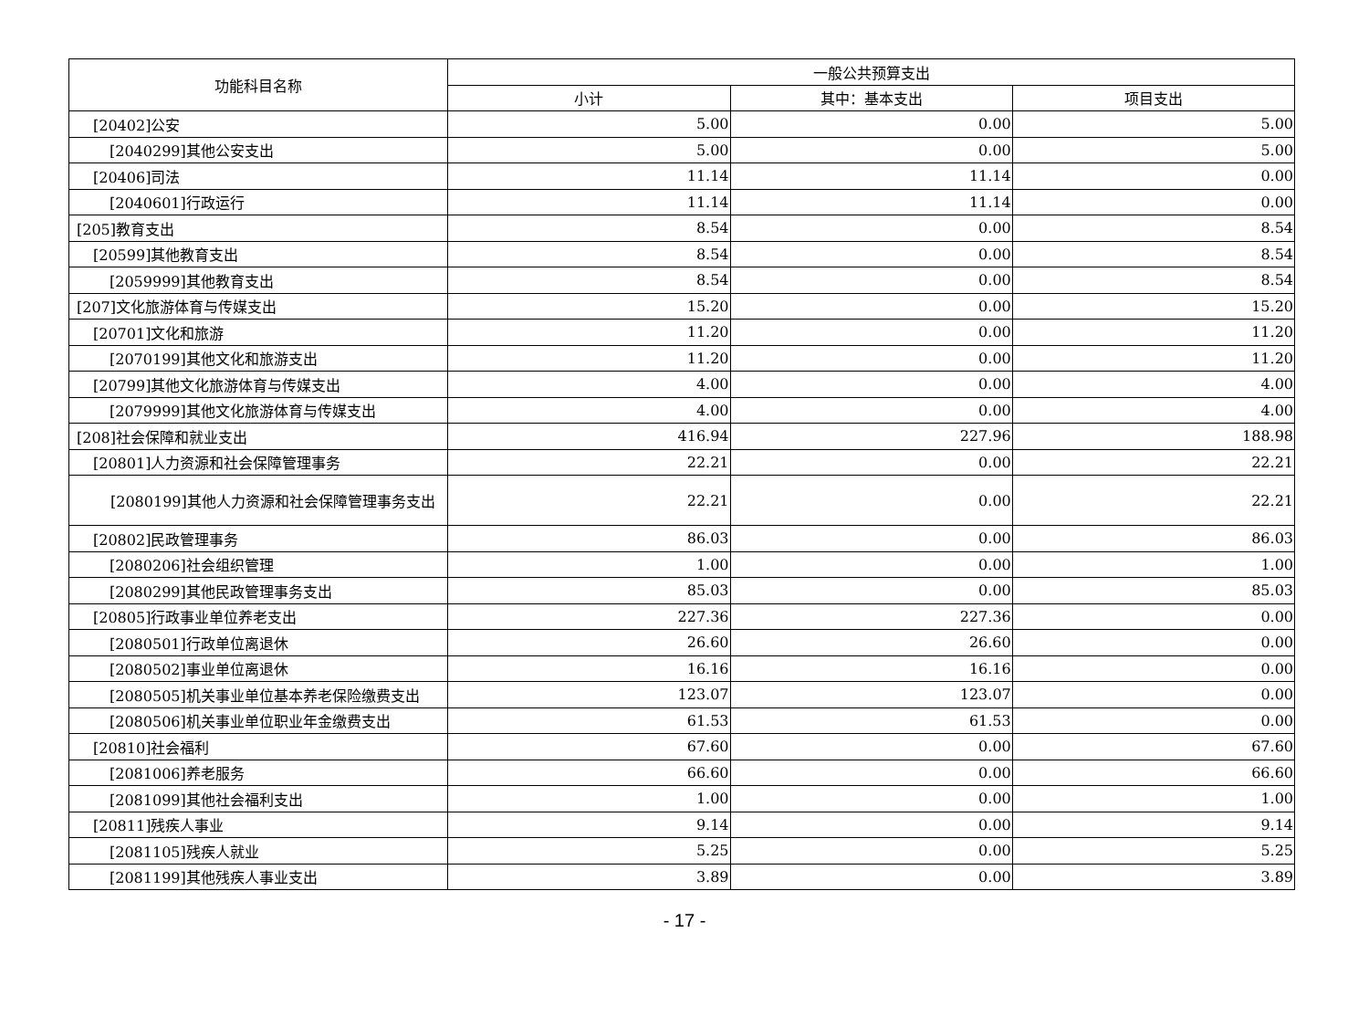| 功能科目名称 | 一般公共预算支出 | | |
| --- | --- | --- | --- |
| | 小计 | 其中：基本支出 | 项目支出 |
| [20402]公安 | 5.00 | 0.00 | 5.00 |
| [2040299]其他公安支出 | 5.00 | 0.00 | 5.00 |
| [20406]司法 | 11.14 | 11.14 | 0.00 |
| [2040601]行政运行 | 11.14 | 11.14 | 0.00 |
| [205]教育支出 | 8.54 | 0.00 | 8.54 |
| [20599]其他教育支出 | 8.54 | 0.00 | 8.54 |
| [2059999]其他教育支出 | 8.54 | 0.00 | 8.54 |
| [207]文化旅游体育与传媒支出 | 15.20 | 0.00 | 15.20 |
| [20701]文化和旅游 | 11.20 | 0.00 | 11.20 |
| [2070199]其他文化和旅游支出 | 11.20 | 0.00 | 11.20 |
| [20799]其他文化旅游体育与传媒支出 | 4.00 | 0.00 | 4.00 |
| [2079999]其他文化旅游体育与传媒支出 | 4.00 | 0.00 | 4.00 |
| [208]社会保障和就业支出 | 416.94 | 227.96 | 188.98 |
| [20801]人力资源和社会保障管理事务 | 22.21 | 0.00 | 22.21 |
| [2080199]其他人力资源和社会保障管理事务支 出 | 22.21 | 0.00 | 22.21 |
| [20802]民政管理事务 | 86.03 | 0.00 | 86.03 |
| [2080206]社会组织管理 | 1.00 | 0.00 | 1.00 |
| [2080299]其他民政管理事务支出 | 85.03 | 0.00 | 85.03 |
| [20805]行政事业单位养老支出 | 227.36 | 227.36 | 0.00 |
| [2080501]行政单位离退休 | 26.60 | 26.60 | 0.00 |
| [2080502]事业单位离退休 | 16.16 | 16.16 | 0.00 |
| [2080505]机关事业单位基本养老保险缴费支出 | 123.07 | 123.07 | 0.00 |
| [2080506]机关事业单位职业年金缴费支出 | 61.53 | 61.53 | 0.00 |
| [20810]社会福利 | 67.60 | 0.00 | 67.60 |
| [2081006]养老服务 | 66.60 | 0.00 | 66.60 |
| [2081099]其他社会福利支出 | 1.00 | 0.00 | 1.00 |
| [20811]残疾人事业 | 9.14 | 0.00 | 9.14 |
| [2081105]残疾人就业 | 5.25 | 0.00 | 5.25 |
| [2081199]其他残疾人事业支出 | 3.89 | 0.00 | 3.89 |
- 17 -